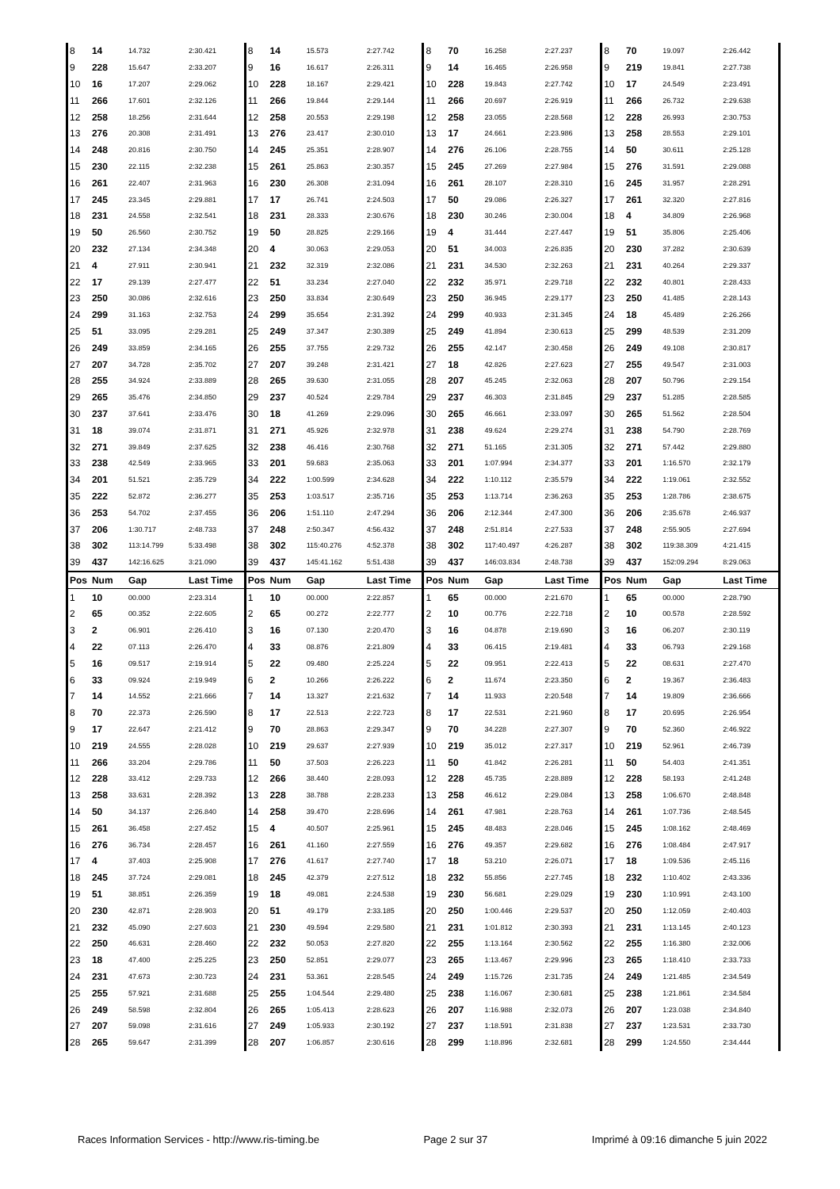| 8 | 14 | 14.732 | 2:30.421 | 8 | 14 | 15.573 | 2:27.742 | 8 | 70 | 16.258 | 2:27.237 | 8 | 70 | 19.097 | 2:26.442 |
| 9 | 228 | 15.647 | 2:33.207 | 9 | 16 | 16.617 | 2:26.311 | 9 | 14 | 16.465 | 2:26.958 | 9 | 219 | 19.841 | 2:27.738 |
| 10 | 16 | 17.207 | 2:29.062 | 10 | 228 | 18.167 | 2:29.421 | 10 | 228 | 19.843 | 2:27.742 | 10 | 17 | 24.549 | 2:23.491 |
| 11 | 266 | 17.601 | 2:32.126 | 11 | 266 | 19.844 | 2:29.144 | 11 | 266 | 20.697 | 2:26.919 | 11 | 266 | 26.732 | 2:29.638 |
| 12 | 258 | 18.256 | 2:31.644 | 12 | 258 | 20.553 | 2:29.198 | 12 | 258 | 23.055 | 2:28.568 | 12 | 228 | 26.993 | 2:30.753 |
| 13 | 276 | 20.308 | 2:31.491 | 13 | 276 | 23.417 | 2:30.010 | 13 | 17 | 24.661 | 2:23.986 | 13 | 258 | 28.553 | 2:29.101 |
| 14 | 248 | 20.816 | 2:30.750 | 14 | 245 | 25.351 | 2:28.907 | 14 | 276 | 26.106 | 2:28.755 | 14 | 50 | 30.611 | 2:25.128 |
| 15 | 230 | 22.115 | 2:32.238 | 15 | 261 | 25.863 | 2:30.357 | 15 | 245 | 27.269 | 2:27.984 | 15 | 276 | 31.591 | 2:29.088 |
| 16 | 261 | 22.407 | 2:31.963 | 16 | 230 | 26.308 | 2:31.094 | 16 | 261 | 28.107 | 2:28.310 | 16 | 245 | 31.957 | 2:28.291 |
| 17 | 245 | 23.345 | 2:29.881 | 17 | 17 | 26.741 | 2:24.503 | 17 | 50 | 29.086 | 2:26.327 | 17 | 261 | 32.320 | 2:27.816 |
| 18 | 231 | 24.558 | 2:32.541 | 18 | 231 | 28.333 | 2:30.676 | 18 | 230 | 30.246 | 2:30.004 | 18 | 4 | 34.809 | 2:26.968 |
| 19 | 50 | 26.560 | 2:30.752 | 19 | 50 | 28.825 | 2:29.166 | 19 | 4 | 31.444 | 2:27.447 | 19 | 51 | 35.806 | 2:25.406 |
| 20 | 232 | 27.134 | 2:34.348 | 20 | 4 | 30.063 | 2:29.053 | 20 | 51 | 34.003 | 2:26.835 | 20 | 230 | 37.282 | 2:30.639 |
| 21 | 4 | 27.911 | 2:30.941 | 21 | 232 | 32.319 | 2:32.086 | 21 | 231 | 34.530 | 2:32.263 | 21 | 231 | 40.264 | 2:29.337 |
| 22 | 17 | 29.139 | 2:27.477 | 22 | 51 | 33.234 | 2:27.040 | 22 | 232 | 35.971 | 2:29.718 | 22 | 232 | 40.801 | 2:28.433 |
| 23 | 250 | 30.086 | 2:32.616 | 23 | 250 | 33.834 | 2:30.649 | 23 | 250 | 36.945 | 2:29.177 | 23 | 250 | 41.485 | 2:28.143 |
| 24 | 299 | 31.163 | 2:32.753 | 24 | 299 | 35.654 | 2:31.392 | 24 | 299 | 40.933 | 2:31.345 | 24 | 18 | 45.489 | 2:26.266 |
| 25 | 51 | 33.095 | 2:29.281 | 25 | 249 | 37.347 | 2:30.389 | 25 | 249 | 41.894 | 2:30.613 | 25 | 299 | 48.539 | 2:31.209 |
| 26 | 249 | 33.859 | 2:34.165 | 26 | 255 | 37.755 | 2:29.732 | 26 | 255 | 42.147 | 2:30.458 | 26 | 249 | 49.108 | 2:30.817 |
| 27 | 207 | 34.728 | 2:35.702 | 27 | 207 | 39.248 | 2:31.421 | 27 | 18 | 42.826 | 2:27.623 | 27 | 255 | 49.547 | 2:31.003 |
| 28 | 255 | 34.924 | 2:33.889 | 28 | 265 | 39.630 | 2:31.055 | 28 | 207 | 45.245 | 2:32.063 | 28 | 207 | 50.796 | 2:29.154 |
| 29 | 265 | 35.476 | 2:34.850 | 29 | 237 | 40.524 | 2:29.784 | 29 | 237 | 46.303 | 2:31.845 | 29 | 237 | 51.285 | 2:28.585 |
| 30 | 237 | 37.641 | 2:33.476 | 30 | 18 | 41.269 | 2:29.096 | 30 | 265 | 46.661 | 2:33.097 | 30 | 265 | 51.562 | 2:28.504 |
| 31 | 18 | 39.074 | 2:31.871 | 31 | 271 | 45.926 | 2:32.978 | 31 | 238 | 49.624 | 2:29.274 | 31 | 238 | 54.790 | 2:28.769 |
| 32 | 271 | 39.849 | 2:37.625 | 32 | 238 | 46.416 | 2:30.768 | 32 | 271 | 51.165 | 2:31.305 | 32 | 271 | 57.442 | 2:29.880 |
| 33 | 238 | 42.549 | 2:33.965 | 33 | 201 | 59.683 | 2:35.063 | 33 | 201 | 1:07.994 | 2:34.377 | 33 | 201 | 1:16.570 | 2:32.179 |
| 34 | 201 | 51.521 | 2:35.729 | 34 | 222 | 1:00.599 | 2:34.628 | 34 | 222 | 1:10.112 | 2:35.579 | 34 | 222 | 1:19.061 | 2:32.552 |
| 35 | 222 | 52.872 | 2:36.277 | 35 | 253 | 1:03.517 | 2:35.716 | 35 | 253 | 1:13.714 | 2:36.263 | 35 | 253 | 1:28.786 | 2:38.675 |
| 36 | 253 | 54.702 | 2:37.455 | 36 | 206 | 1:51.110 | 2:47.294 | 36 | 206 | 2:12.344 | 2:47.300 | 36 | 206 | 2:35.678 | 2:46.937 |
| 37 | 206 | 1:30.717 | 2:48.733 | 37 | 248 | 2:50.347 | 4:56.432 | 37 | 248 | 2:51.814 | 2:27.533 | 37 | 248 | 2:55.905 | 2:27.694 |
| 38 | 302 | 113:14.799 | 5:33.498 | 38 | 302 | 115:40.276 | 4:52.378 | 38 | 302 | 117:40.497 | 4:26.287 | 38 | 302 | 119:38.309 | 4:21.415 |
| 39 | 437 | 142:16.625 | 3:21.090 | 39 | 437 | 145:41.162 | 5:51.438 | 39 | 437 | 146:03.834 | 2:48.738 | 39 | 437 | 152:09.294 | 8:29.063 |
| Pos | Num | Gap | Last Time | Pos | Num | Gap | Last Time | Pos | Num | Gap | Last Time | Pos | Num | Gap | Last Time |
| 1 | 10 | 00.000 | 2:23.314 | 1 | 10 | 00.000 | 2:22.857 | 1 | 65 | 00.000 | 2:21.670 | 1 | 65 | 00.000 | 2:28.790 |
| 2 | 65 | 00.352 | 2:22.605 | 2 | 65 | 00.272 | 2:22.777 | 2 | 10 | 00.776 | 2:22.718 | 2 | 10 | 00.578 | 2:28.592 |
| 3 | 2 | 06.901 | 2:26.410 | 3 | 16 | 07.130 | 2:20.470 | 3 | 16 | 04.878 | 2:19.690 | 3 | 16 | 06.207 | 2:30.119 |
| 4 | 22 | 07.113 | 2:26.470 | 4 | 33 | 08.876 | 2:21.809 | 4 | 33 | 06.415 | 2:19.481 | 4 | 33 | 06.793 | 2:29.168 |
| 5 | 16 | 09.517 | 2:19.914 | 5 | 22 | 09.480 | 2:25.224 | 5 | 22 | 09.951 | 2:22.413 | 5 | 22 | 08.631 | 2:27.470 |
| 6 | 33 | 09.924 | 2:19.949 | 6 | 2 | 10.266 | 2:26.222 | 6 | 2 | 11.674 | 2:23.350 | 6 | 2 | 19.367 | 2:36.483 |
| 7 | 14 | 14.552 | 2:21.666 | 7 | 14 | 13.327 | 2:21.632 | 7 | 14 | 11.933 | 2:20.548 | 7 | 14 | 19.809 | 2:36.666 |
| 8 | 70 | 22.373 | 2:26.590 | 8 | 17 | 22.513 | 2:22.723 | 8 | 17 | 22.531 | 2:21.960 | 8 | 17 | 20.695 | 2:26.954 |
| 9 | 17 | 22.647 | 2:21.412 | 9 | 70 | 28.863 | 2:29.347 | 9 | 70 | 34.228 | 2:27.307 | 9 | 70 | 52.360 | 2:46.922 |
| 10 | 219 | 24.555 | 2:28.028 | 10 | 219 | 29.637 | 2:27.939 | 10 | 219 | 35.012 | 2:27.317 | 10 | 219 | 52.961 | 2:46.739 |
| 11 | 266 | 33.204 | 2:29.786 | 11 | 50 | 37.503 | 2:26.223 | 11 | 50 | 41.842 | 2:26.281 | 11 | 50 | 54.403 | 2:41.351 |
| 12 | 228 | 33.412 | 2:29.733 | 12 | 266 | 38.440 | 2:28.093 | 12 | 228 | 45.735 | 2:28.889 | 12 | 228 | 58.193 | 2:41.248 |
| 13 | 258 | 33.631 | 2:28.392 | 13 | 228 | 38.788 | 2:28.233 | 13 | 258 | 46.612 | 2:29.084 | 13 | 258 | 1:06.670 | 2:48.848 |
| 14 | 50 | 34.137 | 2:26.840 | 14 | 258 | 39.470 | 2:28.696 | 14 | 261 | 47.981 | 2:28.763 | 14 | 261 | 1:07.736 | 2:48.545 |
| 15 | 261 | 36.458 | 2:27.452 | 15 | 4 | 40.507 | 2:25.961 | 15 | 245 | 48.483 | 2:28.046 | 15 | 245 | 1:08.162 | 2:48.469 |
| 16 | 276 | 36.734 | 2:28.457 | 16 | 261 | 41.160 | 2:27.559 | 16 | 276 | 49.357 | 2:29.682 | 16 | 276 | 1:08.484 | 2:47.917 |
| 17 | 4 | 37.403 | 2:25.908 | 17 | 276 | 41.617 | 2:27.740 | 17 | 18 | 53.210 | 2:26.071 | 17 | 18 | 1:09.536 | 2:45.116 |
| 18 | 245 | 37.724 | 2:29.081 | 18 | 245 | 42.379 | 2:27.512 | 18 | 232 | 55.856 | 2:27.745 | 18 | 232 | 1:10.402 | 2:43.336 |
| 19 | 51 | 38.851 | 2:26.359 | 19 | 18 | 49.081 | 2:24.538 | 19 | 230 | 56.681 | 2:29.029 | 19 | 230 | 1:10.991 | 2:43.100 |
| 20 | 230 | 42.871 | 2:28.903 | 20 | 51 | 49.179 | 2:33.185 | 20 | 250 | 1:00.446 | 2:29.537 | 20 | 250 | 1:12.059 | 2:40.403 |
| 21 | 232 | 45.090 | 2:27.603 | 21 | 230 | 49.594 | 2:29.580 | 21 | 231 | 1:01.812 | 2:30.393 | 21 | 231 | 1:13.145 | 2:40.123 |
| 22 | 250 | 46.631 | 2:28.460 | 22 | 232 | 50.053 | 2:27.820 | 22 | 255 | 1:13.164 | 2:30.562 | 22 | 255 | 1:16.380 | 2:32.006 |
| 23 | 18 | 47.400 | 2:25.225 | 23 | 250 | 52.851 | 2:29.077 | 23 | 265 | 1:13.467 | 2:29.996 | 23 | 265 | 1:18.410 | 2:33.733 |
| 24 | 231 | 47.673 | 2:30.723 | 24 | 231 | 53.361 | 2:28.545 | 24 | 249 | 1:15.726 | 2:31.735 | 24 | 249 | 1:21.485 | 2:34.549 |
| 25 | 255 | 57.921 | 2:31.688 | 25 | 255 | 1:04.544 | 2:29.480 | 25 | 238 | 1:16.067 | 2:30.681 | 25 | 238 | 1:21.861 | 2:34.584 |
| 26 | 249 | 58.598 | 2:32.804 | 26 | 265 | 1:05.413 | 2:28.623 | 26 | 207 | 1:16.988 | 2:32.073 | 26 | 207 | 1:23.038 | 2:34.840 |
| 27 | 207 | 59.098 | 2:31.616 | 27 | 249 | 1:05.933 | 2:30.192 | 27 | 237 | 1:18.591 | 2:31.838 | 27 | 237 | 1:23.531 | 2:33.730 |
| 28 | 265 | 59.647 | 2:31.399 | 28 | 207 | 1:06.857 | 2:30.616 | 28 | 299 | 1:18.896 | 2:32.681 | 28 | 299 | 1:24.550 | 2:34.444 |
Races Information Services - http://www.ris-timing.be Page 2 sur 37 Imprimé à 09:16 dimanche 5 juin 2022